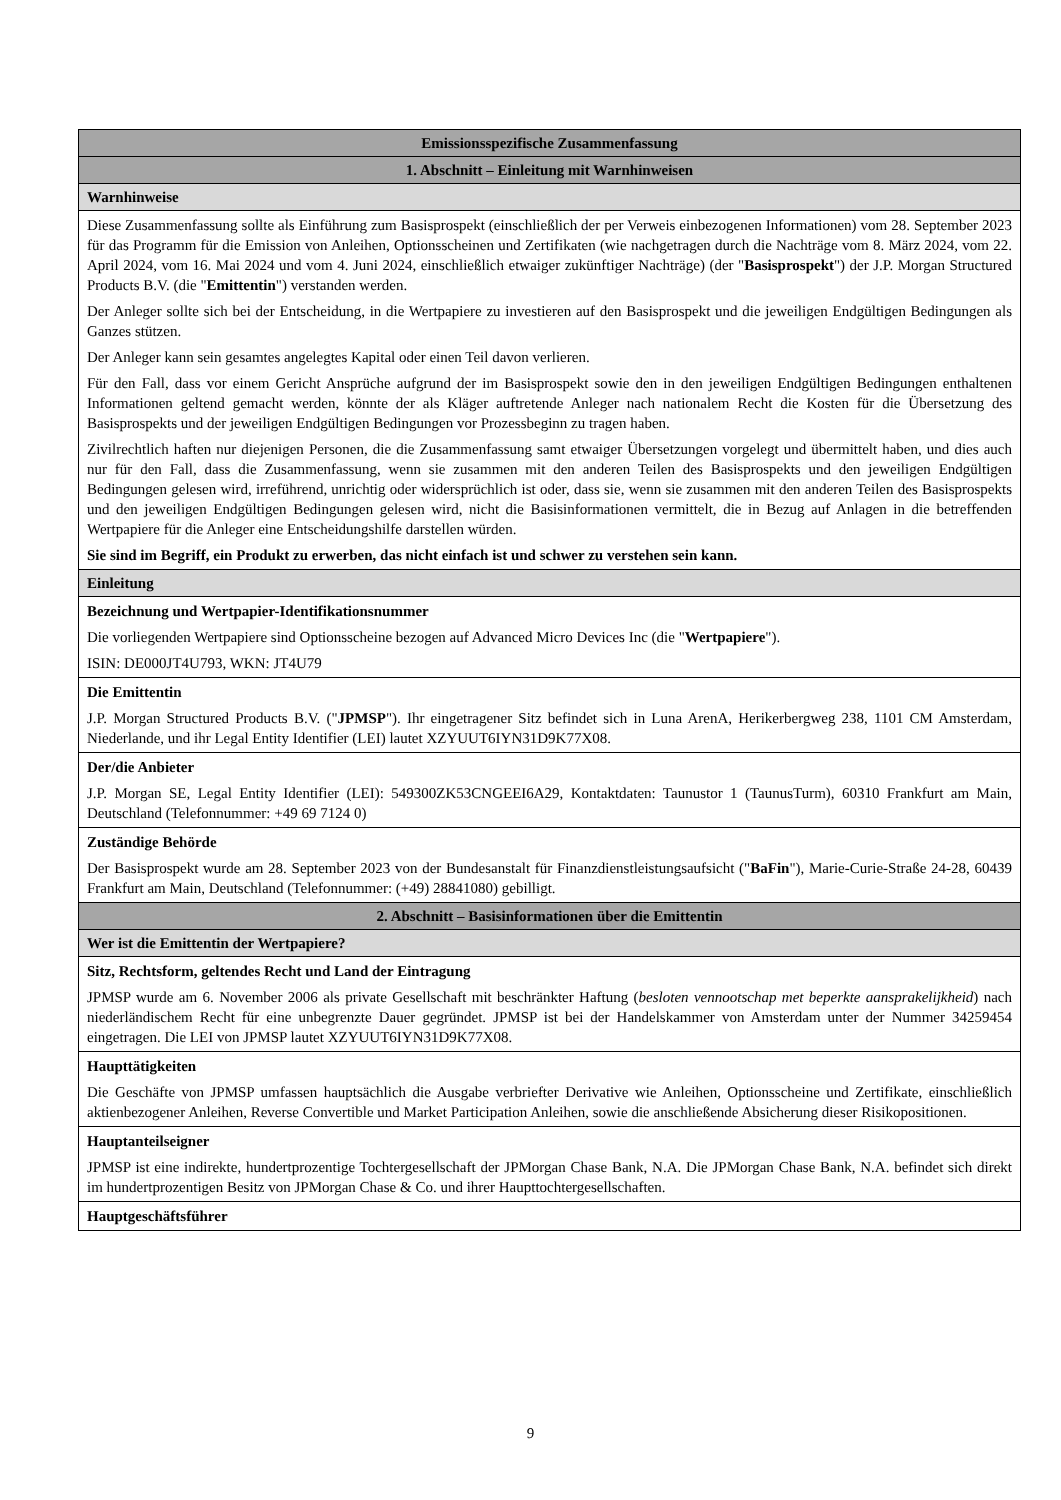| Emissionsspezifische Zusammenfassung |
| 1. Abschnitt – Einleitung mit Warnhinweisen |
| Warnhinweise |
| Diese Zusammenfassung sollte als Einführung zum Basisprospekt (einschließlich der per Verweis einbezogenen Informationen) vom 28. September 2023 für das Programm für die Emission von Anleihen, Optionsscheinen und Zertifikaten (wie nachgetragen durch die Nachträge vom 8. März 2024, vom 22. April 2024, vom 16. Mai 2024 und vom 4. Juni 2024, einschließlich etwaiger zukünftiger Nachträge) (der " Basisprospekt ") der J.P. Morgan Structured Products B.V. (die " Emittentin ") verstanden werden. Der Anleger sollte sich bei der Entscheidung, in die Wertpapiere zu investieren auf den Basisprospekt und die jeweiligen Endgültigen Bedingungen als Ganzes stützen. Der Anleger kann sein gesamtes angelegtes Kapital oder einen Teil davon verlieren. Für den Fall, dass vor einem Gericht Ansprüche aufgrund der im Basisprospekt sowie den in den jeweiligen Endgültigen Bedingungen enthaltenen Informationen geltend gemacht werden, könnte der als Kläger auftretende Anleger nach nationalem Recht die Kosten für die Übersetzung des Basisprospekts und der jeweiligen Endgültigen Bedingungen vor Prozessbeginn zu tragen haben. Zivilrechtlich haften nur diejenigen Personen, die die Zusammenfassung samt etwaiger Übersetzungen vorgelegt und übermittelt haben, und dies auch nur für den Fall, dass die Zusammenfassung, wenn sie zusammen mit den anderen Teilen des Basisprospekts und den jeweiligen Endgültigen Bedingungen gelesen wird, irreführend, unrichtig oder widersprüchlich ist oder, dass sie, wenn sie zusammen mit den anderen Teilen des Basisprospekts und den jeweiligen Endgültigen Bedingungen gelesen wird, nicht die Basisinformationen vermittelt, die in Bezug auf Anlagen in die betreffenden Wertpapiere für die Anleger eine Entscheidungshilfe darstellen würden. Sie sind im Begriff, ein Produkt zu erwerben, das nicht einfach ist und schwer zu verstehen sein kann. |
| Einleitung |
| Bezeichnung und Wertpapier-Identifikationsnummer Die vorliegenden Wertpapiere sind Optionsscheine bezogen auf Advanced Micro Devices Inc (die " Wertpapiere "). ISIN: DE000JT4U793, WKN: JT4U79 |
| Die Emittentin J.P. Morgan Structured Products B.V. (" JPMSP "). Ihr eingetragener Sitz befindet sich in Luna ArenA, Herikerbergweg 238, 1101 CM Amsterdam, Niederlande, und ihr Legal Entity Identifier (LEI) lautet XZYUUT6IYN31D9K77X08. |
| Der/die Anbieter J.P. Morgan SE, Legal Entity Identifier (LEI): 549300ZK53CNGEEI6A29, Kontaktdaten: Taunustor 1 (TaunusTurm), 60310 Frankfurt am Main, Deutschland (Telefonnummer: +49 69 7124 0) |
| Zuständige Behörde Der Basisprospekt wurde am 28. September 2023 von der Bundesanstalt für Finanzdienstleistungsaufsicht (" BaFin "), Marie-Curie-Straße 24-28, 60439 Frankfurt am Main, Deutschland (Telefonnummer: (+49) 28841080) gebilligt. |
| 2. Abschnitt – Basisinformationen über die Emittentin |
| Wer ist die Emittentin der Wertpapiere? |
| Sitz, Rechtsform, geltendes Recht und Land der Eintragung JPMSP wurde am 6. November 2006 als private Gesellschaft mit beschränkter Haftung ( besloten vennootschap met beperkte aansprakelijkheid ) nach niederländischem Recht für eine unbegrenzte Dauer gegründet. JPMSP ist bei der Handelskammer von Amsterdam unter der Nummer 34259454 eingetragen. Die LEI von JPMSP lautet XZYUUT6IYN31D9K77X08. |
| Haupttätigkeiten Die Geschäfte von JPMSP umfassen hauptsächlich die Ausgabe verbriefter Derivative wie Anleihen, Optionsscheine und Zertifikate, einschließlich aktienbezogener Anleihen, Reverse Convertible und Market Participation Anleihen, sowie die anschließende Absicherung dieser Risikopositionen. |
| Hauptanteilseigner JPMSP ist eine indirekte, hundertprozentige Tochtergesellschaft der JPMorgan Chase Bank, N.A. Die JPMorgan Chase Bank, N.A. befindet sich direkt im hundertprozentigen Besitz von JPMorgan Chase & Co. und ihrer Haupttochtergesellschaften. |
| Hauptgeschäftsführer |
9